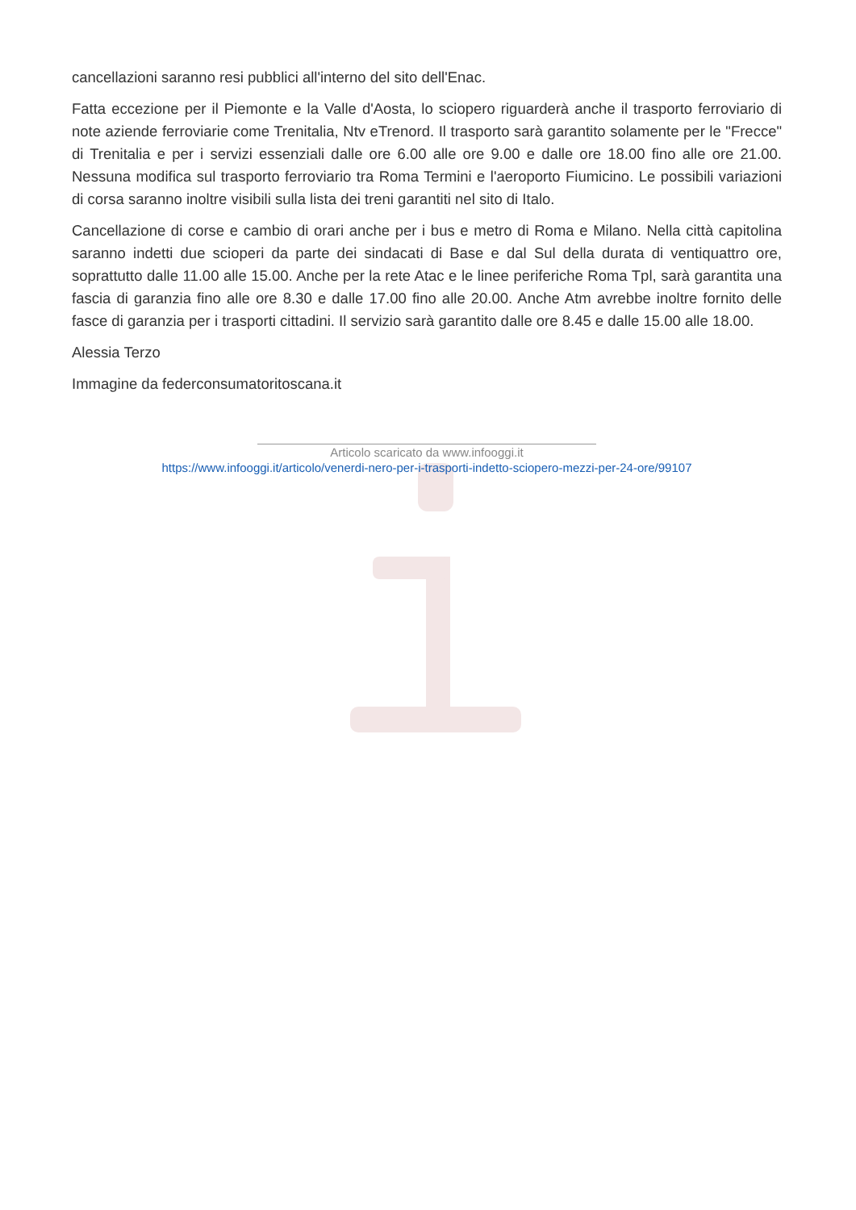cancellazioni saranno resi pubblici all'interno del sito dell'Enac.
Fatta eccezione per il Piemonte e la Valle d'Aosta, lo sciopero riguarderà anche il trasporto ferroviario di note aziende ferroviarie come Trenitalia, Ntv eTrenord. Il trasporto sarà garantito solamente per le "Frecce" di Trenitalia e per i servizi essenziali dalle ore 6.00 alle ore 9.00 e dalle ore 18.00 fino alle ore 21.00. Nessuna modifica sul trasporto ferroviario tra Roma Termini e l'aeroporto Fiumicino. Le possibili variazioni di corsa saranno inoltre visibili sulla lista dei treni garantiti nel sito di Italo.
Cancellazione di corse e cambio di orari anche per i bus e metro di Roma e Milano. Nella città capitolina saranno indetti due scioperi da parte dei sindacati di Base e dal Sul della durata di ventiquattro ore, soprattutto dalle 11.00 alle 15.00. Anche per la rete Atac e le linee periferiche Roma Tpl, sarà garantita una fascia di garanzia fino alle ore 8.30 e dalle 17.00 fino alle 20.00. Anche Atm avrebbe inoltre fornito delle fasce di garanzia per i trasporti cittadini. Il servizio sarà garantito dalle ore 8.45 e dalle 15.00 alle 18.00.
Alessia Terzo
Immagine da federconsumatoritoscana.it
Articolo scaricato da www.infooggi.it
https://www.infooggi.it/articolo/venerdi-nero-per-i-trasporti-indetto-sciopero-mezzi-per-24-ore/99107